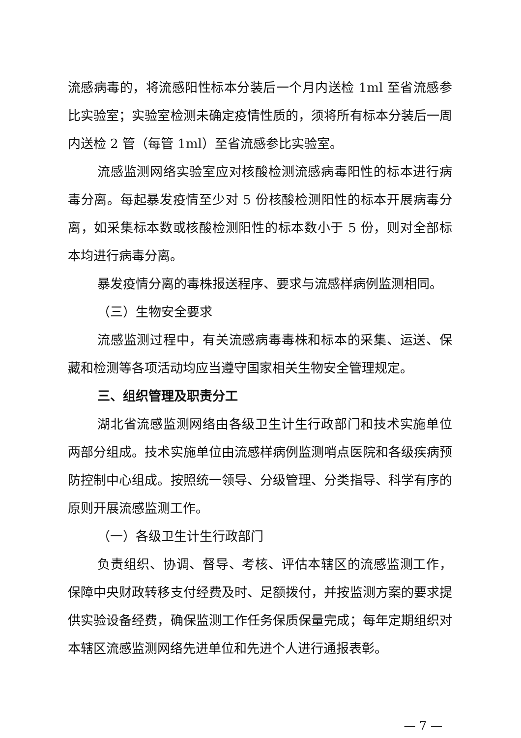流感病毒的，将流感阳性标本分装后一个月内送检 1ml 至省流感参比实验室；实验室检测未确定疫情性质的，须将所有标本分装后一周内送检 2 管（每管 1ml）至省流感参比实验室。
流感监测网络实验室应对核酸检测流感病毒阳性的标本进行病毒分离。每起暴发疫情至少对 5 份核酸检测阳性的标本开展病毒分离，如采集标本数或核酸检测阳性的标本数小于 5 份，则对全部标本均进行病毒分离。
暴发疫情分离的毒株报送程序、要求与流感样病例监测相同。
（三）生物安全要求
流感监测过程中，有关流感病毒毒株和标本的采集、运送、保藏和检测等各项活动均应当遵守国家相关生物安全管理规定。
三、组织管理及职责分工
湖北省流感监测网络由各级卫生计生行政部门和技术实施单位两部分组成。技术实施单位由流感样病例监测哨点医院和各级疾病预防控制中心组成。按照统一领导、分级管理、分类指导、科学有序的原则开展流感监测工作。
（一）各级卫生计生行政部门
负责组织、协调、督导、考核、评估本辖区的流感监测工作，保障中央财政转移支付经费及时、足额拨付，并按监测方案的要求提供实验设备经费，确保监测工作任务保质保量完成；每年定期组织对本辖区流感监测网络先进单位和先进个人进行通报表彰。
— 7 —